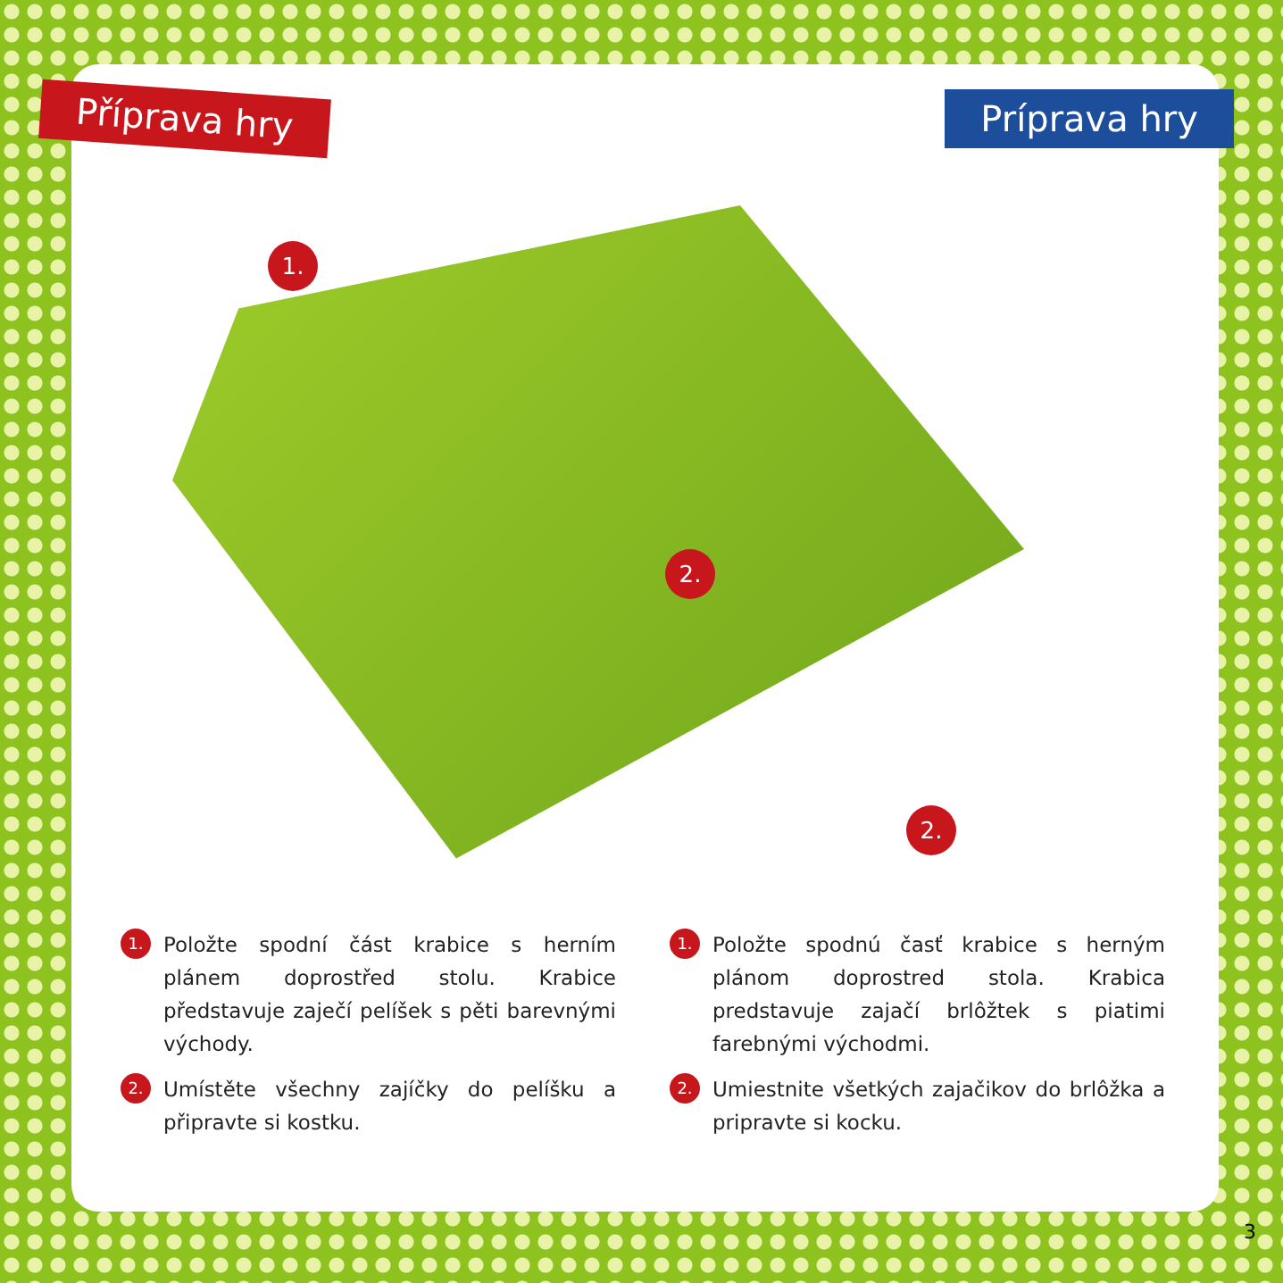Příprava hry Príprava hry
1.
2.
2.
1. Položte spodní část krabice s herním plánem doprostřed stolu. Krabice představuje zaječí pelíšek s pěti barevnými východy.
2. Umístěte všechny zajíčky do pelíšku a připravte si kostku.
1. Položte spodnú časť krabice s herným plánom doprostred stola. Krabica predstavuje zajačí brlôžtek s piatimi farebnými východmi.
2. Umiestnite všetkých zajačikov do brlôžka a pripravte si kocku.
3